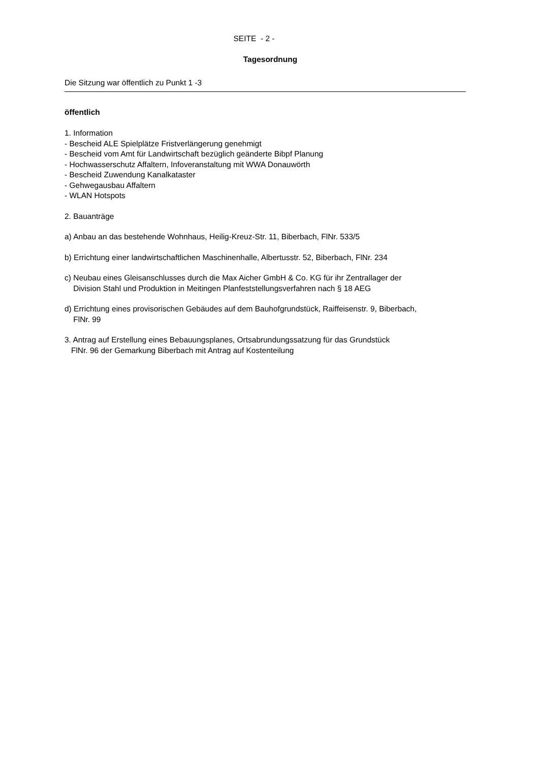SEITE - 2 -
Tagesordnung
Die Sitzung war öffentlich zu Punkt 1 -3
öffentlich
1. Information
- Bescheid ALE Spielplätze Fristverlängerung genehmigt
- Bescheid vom Amt für Landwirtschaft bezüglich geänderte Bibpf Planung
- Hochwasserschutz Affaltern, Infoveranstaltung mit WWA Donauwörth
- Bescheid Zuwendung Kanalkataster
- Gehwegausbau Affaltern
- WLAN Hotspots
2. Bauanträge
a) Anbau an das bestehende Wohnhaus, Heilig-Kreuz-Str. 11, Biberbach, FlNr. 533/5
b) Errichtung einer landwirtschaftlichen Maschinenhalle, Albertusstr. 52, Biberbach, FlNr. 234
c) Neubau eines Gleisanschlusses durch die Max Aicher GmbH & Co. KG für ihr Zentrallager der
Division Stahl und Produktion in Meitingen Planfeststellungsverfahren nach § 18 AEG
d) Errichtung eines provisorischen Gebäudes auf dem Bauhofgrundstück, Raiffeisenstr. 9, Biberbach,
FlNr. 99
3. Antrag auf Erstellung eines Bebauungsplanes, Ortsabrundungssatzung für das Grundstück
FlNr. 96 der Gemarkung Biberbach mit Antrag auf Kostenteilung